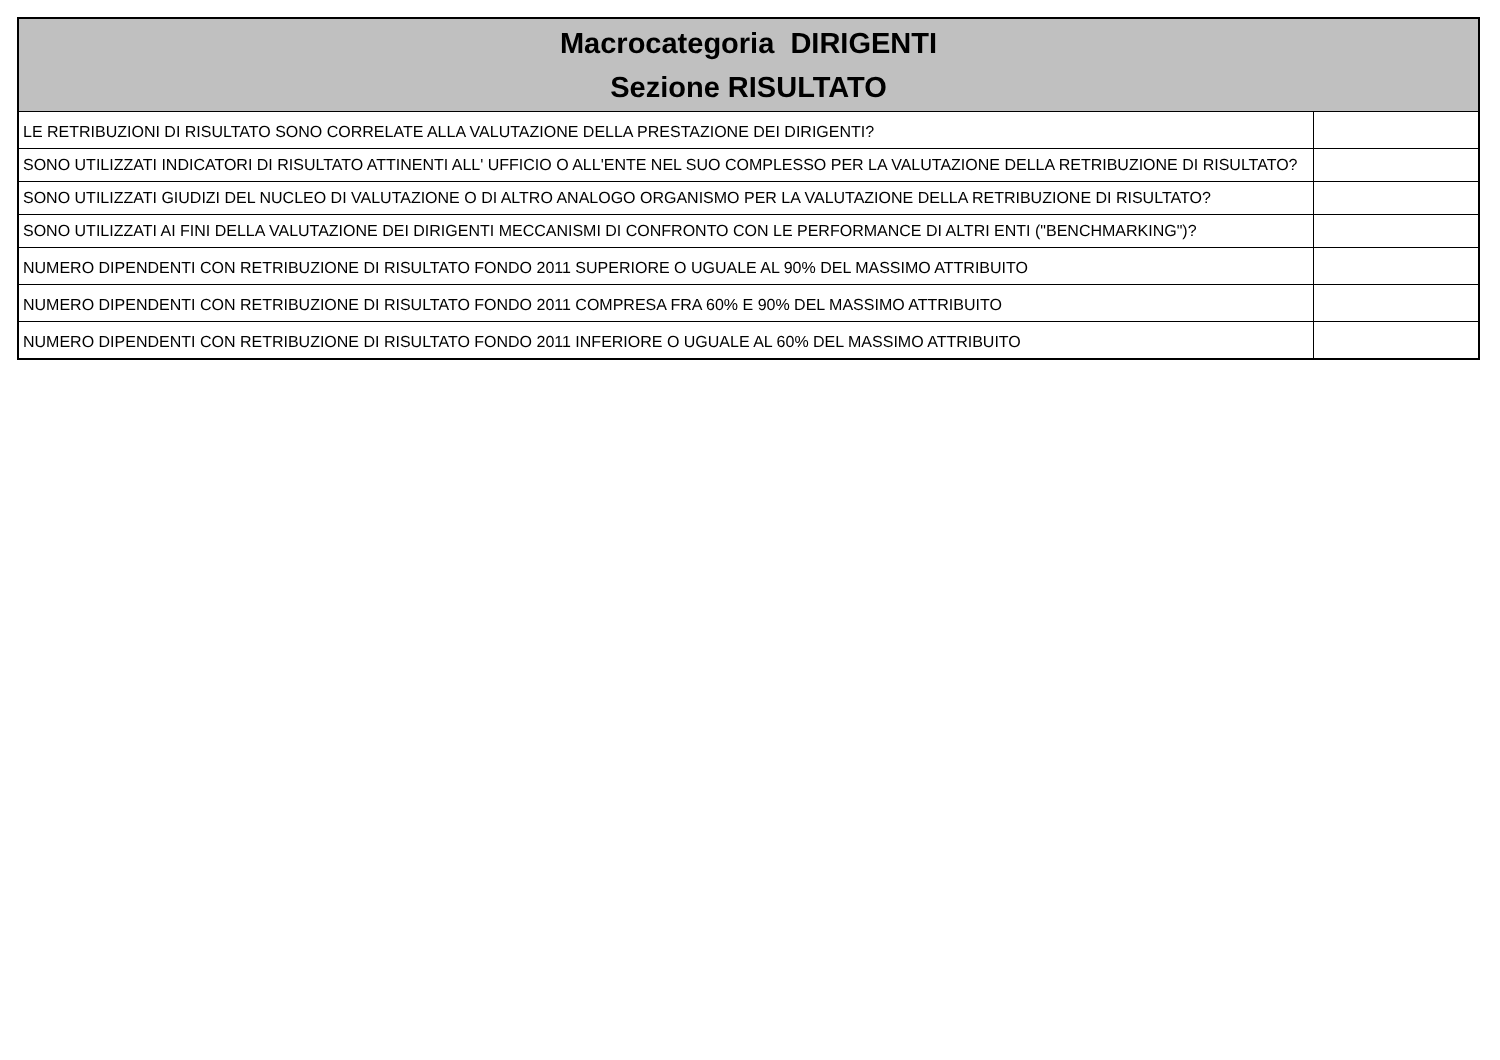| Macrocategoria DIRIGENTI Sezione RISULTATO | |
| --- | --- |
| LE RETRIBUZIONI DI RISULTATO SONO CORRELATE ALLA VALUTAZIONE DELLA PRESTAZIONE DEI DIRIGENTI? | |
| SONO UTILIZZATI INDICATORI DI RISULTATO ATTINENTI ALL' UFFICIO O ALL'ENTE NEL SUO COMPLESSO PER LA VALUTAZIONE DELLA RETRIBUZIONE DI RISULTATO? | |
| SONO UTILIZZATI GIUDIZI DEL NUCLEO DI VALUTAZIONE O DI ALTRO ANALOGO ORGANISMO PER LA VALUTAZIONE DELLA RETRIBUZIONE DI RISULTATO? | |
| SONO UTILIZZATI AI FINI DELLA VALUTAZIONE DEI DIRIGENTI MECCANISMI DI CONFRONTO CON LE PERFORMANCE DI ALTRI ENTI ("BENCHMARKING")? | |
| NUMERO DIPENDENTI CON RETRIBUZIONE DI RISULTATO FONDO 2011 SUPERIORE O UGUALE AL 90% DEL MASSIMO ATTRIBUITO | |
| NUMERO DIPENDENTI CON RETRIBUZIONE DI RISULTATO FONDO 2011 COMPRESA FRA 60% E 90% DEL MASSIMO ATTRIBUITO | |
| NUMERO DIPENDENTI CON RETRIBUZIONE DI RISULTATO FONDO 2011 INFERIORE O UGUALE AL 60% DEL MASSIMO ATTRIBUITO | |